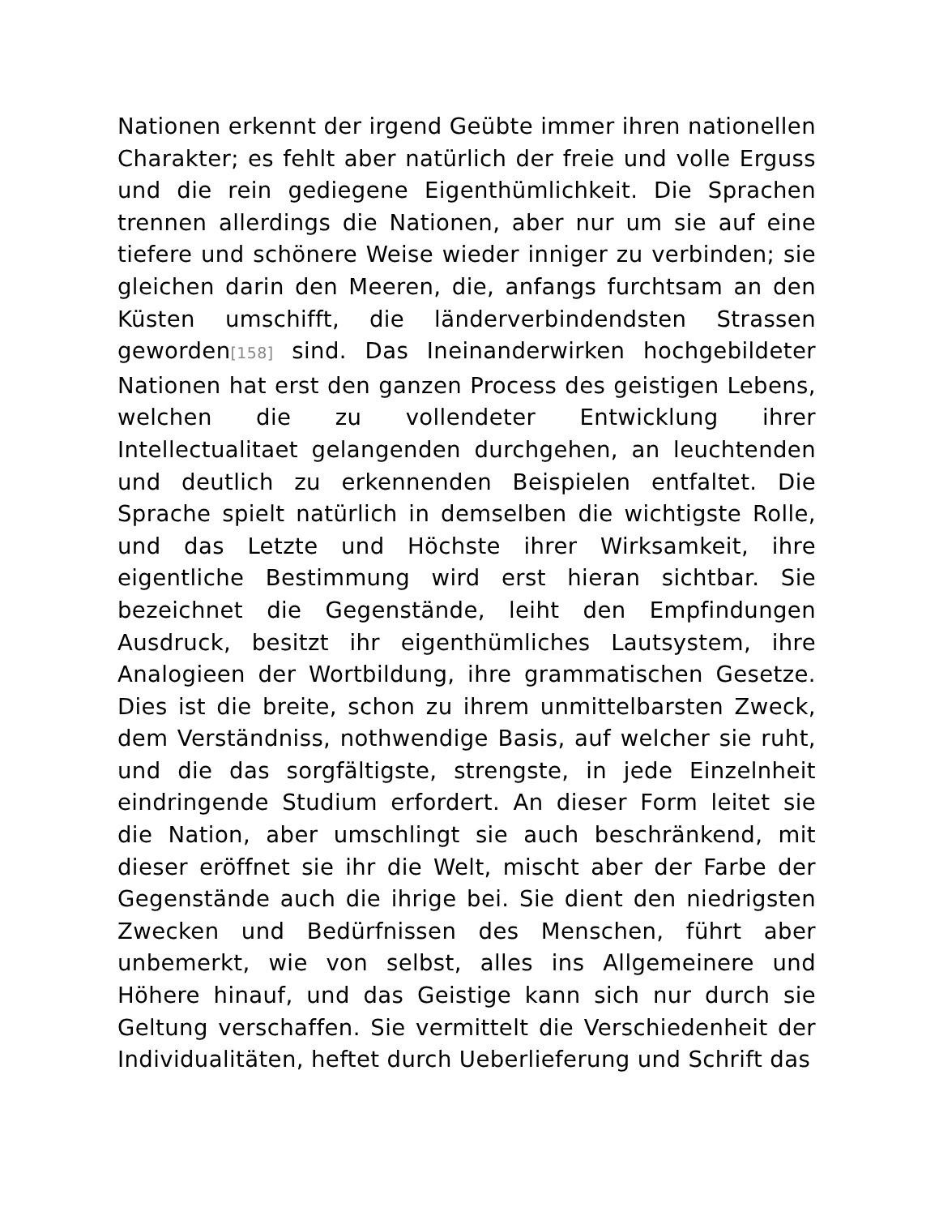Nationen erkennt der irgend Geübte immer ihren nationellen Charakter; es fehlt aber natürlich der freie und volle Erguss und die rein gediegene Eigenthümlichkeit. Die Sprachen trennen allerdings die Nationen, aber nur um sie auf eine tiefere und schönere Weise wieder inniger zu verbinden; sie gleichen darin den Meeren, die, anfangs furchtsam an den Küsten umschifft, die länderverbindendsten Strassen geworden[158] sind. Das Ineinanderwirken hochgebildeter Nationen hat erst den ganzen Process des geistigen Lebens, welchen die zu vollendeter Entwicklung ihrer Intellectualitaet gelangenden durchgehen, an leuchtenden und deutlich zu erkennenden Beispielen entfaltet. Die Sprache spielt natürlich in demselben die wichtigste Rolle, und das Letzte und Höchste ihrer Wirksamkeit, ihre eigentliche Bestimmung wird erst hieran sichtbar. Sie bezeichnet die Gegenstände, leiht den Empfindungen Ausdruck, besitzt ihr eigenthümliches Lautsystem, ihre Analogieen der Wortbildung, ihre grammatischen Gesetze. Dies ist die breite, schon zu ihrem unmittelbarsten Zweck, dem Verständniss, nothwendige Basis, auf welcher sie ruht, und die das sorgfältigste, strengste, in jede Einzelnheit eindringende Studium erfordert. An dieser Form leitet sie die Nation, aber umschlingt sie auch beschränkend, mit dieser eröffnet sie ihr die Welt, mischt aber der Farbe der Gegenstände auch die ihrige bei. Sie dient den niedrigsten Zwecken und Bedürfnissen des Menschen, führt aber unbemerkt, wie von selbst, alles ins Allgemeinere und Höhere hinauf, und das Geistige kann sich nur durch sie Geltung verschaffen. Sie vermittelt die Verschiedenheit der Individualitäten, heftet durch Ueberlieferung und Schrift das